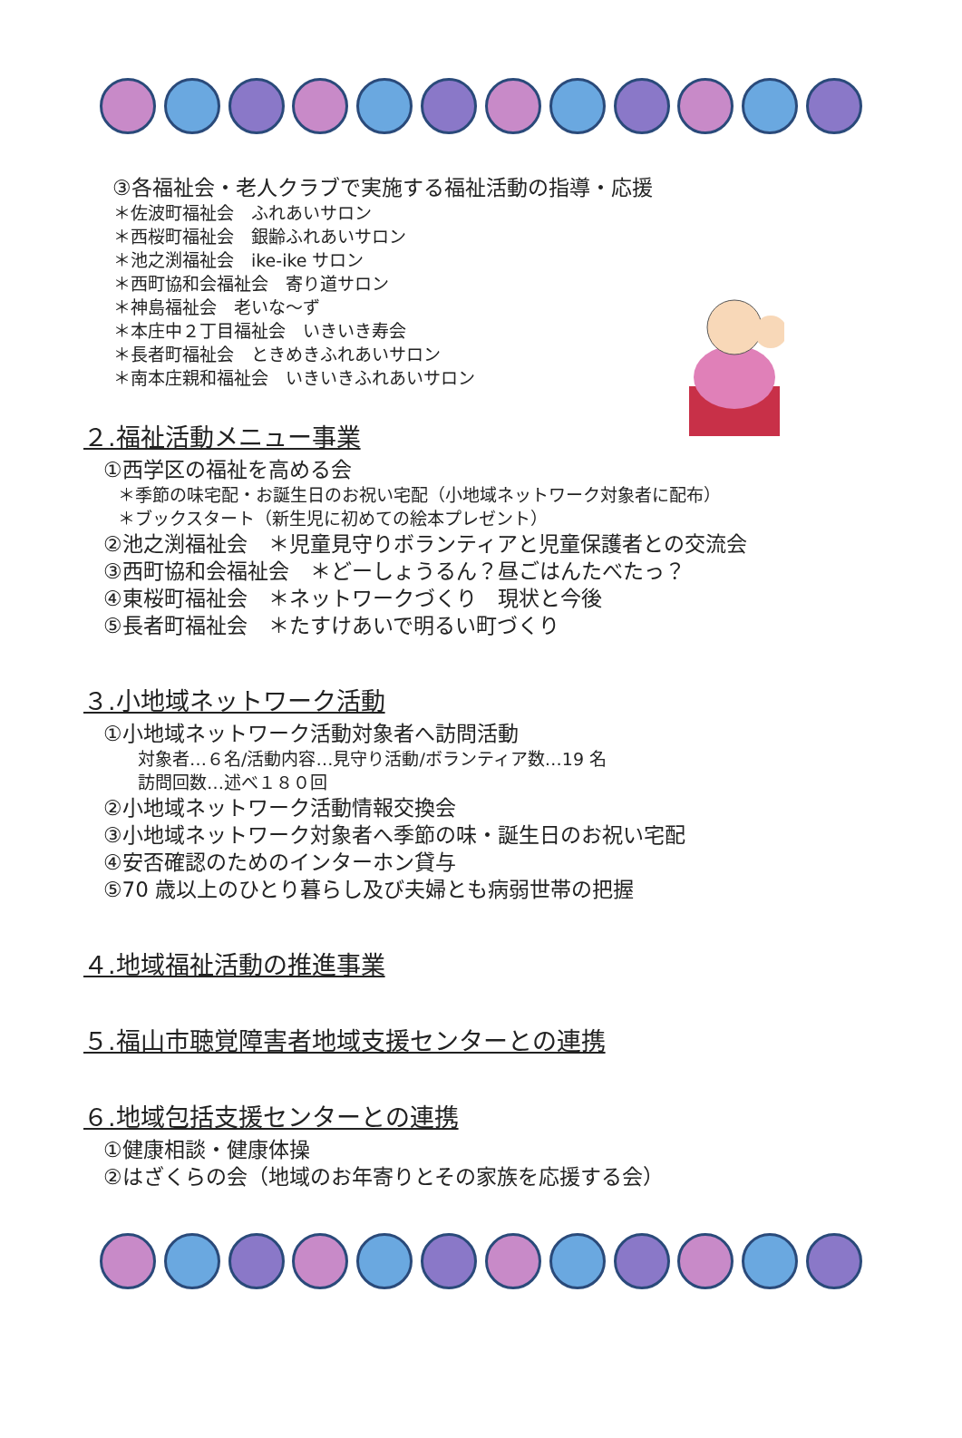③各福祉会・老人クラブで実施する福祉活動の指導・応援
＊佐波町福祉会　ふれあいサロン
＊西桜町福祉会　銀齢ふれあいサロン
＊池之渕福祉会　ike-ike サロン
＊西町協和会福祉会　寄り道サロン
＊神島福祉会　老いな～ず
＊本庄中２丁目福祉会　いきいき寿会
＊長者町福祉会　ときめきふれあいサロン
＊南本庄親和福祉会　いきいきふれあいサロン
２.福祉活動メニュー事業
①西学区の福祉を高める会
＊季節の味宅配・お誕生日のお祝い宅配（小地域ネットワーク対象者に配布）
＊ブックスタート（新生児に初めての絵本プレゼント）
②池之渕福祉会　＊児童見守りボランティアと児童保護者との交流会
③西町協和会福祉会　＊どーしょうるん？昼ごはんたべたっ？
④東桜町福祉会　＊ネットワークづくり　現状と今後
⑤長者町福祉会　＊たすけあいで明るい町づくり
３.小地域ネットワーク活動
①小地域ネットワーク活動対象者へ訪問活動
対象者…６名/活動内容…見守り活動/ボランティア数…19 名
訪問回数…述べ１８０回
②小地域ネットワーク活動情報交換会
③小地域ネットワーク対象者へ季節の味・誕生日のお祝い宅配
④安否確認のためのインターホン貸与
⑤70 歳以上のひとり暮らし及び夫婦とも病弱世帯の把握
４.地域福祉活動の推進事業
５.福山市聴覚障害者地域支援センターとの連携
６.地域包括支援センターとの連携
①健康相談・健康体操
②はざくらの会（地域のお年寄りとその家族を応援する会）